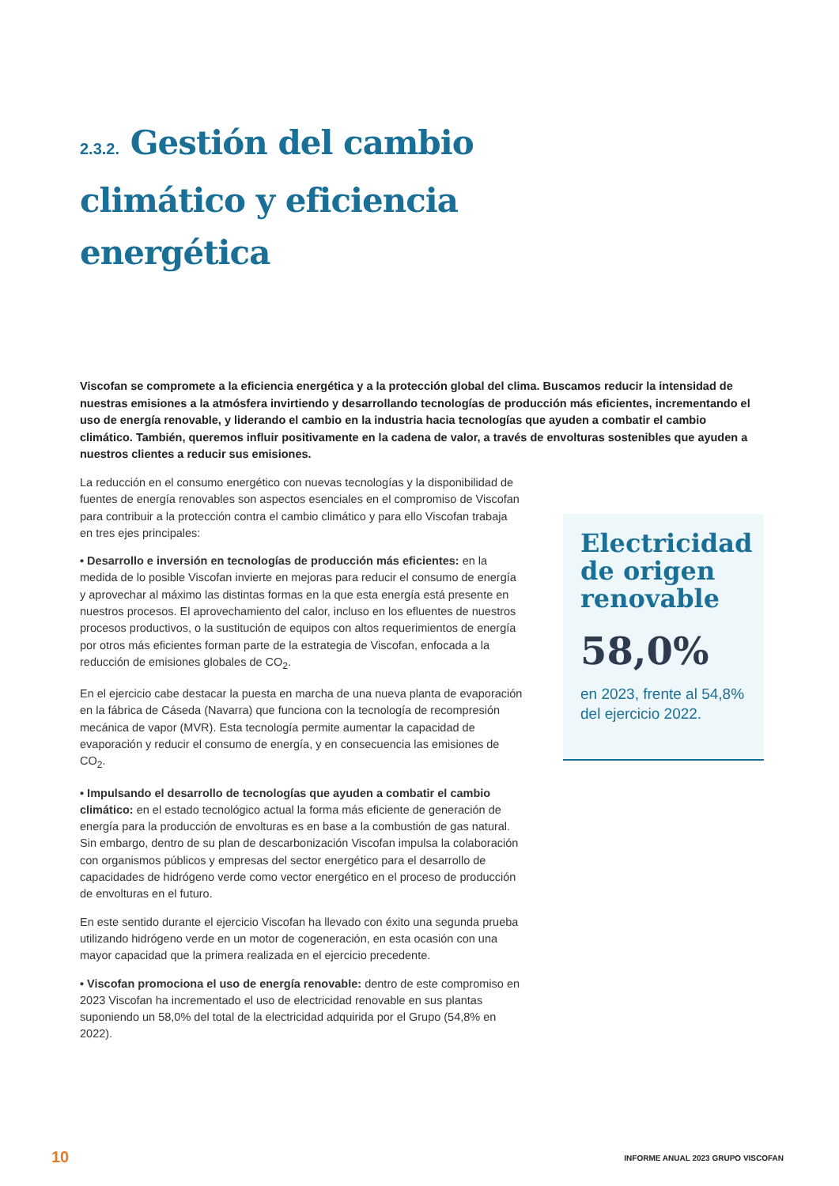2.3.2. Gestión del cambio climático y eficiencia energética
Viscofan se compromete a la eficiencia energética y a la protección global del clima. Buscamos reducir la intensidad de nuestras emisiones a la atmósfera invirtiendo y desarrollando tecnologías de producción más eficientes, incrementando el uso de energía renovable, y liderando el cambio en la industria hacia tecnologías que ayuden a combatir el cambio climático. También, queremos influir positivamente en la cadena de valor, a través de envolturas sostenibles que ayuden a nuestros clientes a reducir sus emisiones.
La reducción en el consumo energético con nuevas tecnologías y la disponibilidad de fuentes de energía renovables son aspectos esenciales en el compromiso de Viscofan para contribuir a la protección contra el cambio climático y para ello Viscofan trabaja en tres ejes principales:
• Desarrollo e inversión en tecnologías de producción más eficientes: en la medida de lo posible Viscofan invierte en mejoras para reducir el consumo de energía y aprovechar al máximo las distintas formas en la que esta energía está presente en nuestros procesos. El aprovechamiento del calor, incluso en los efluentes de nuestros procesos productivos, o la sustitución de equipos con altos requerimientos de energía por otros más eficientes forman parte de la estrategia de Viscofan, enfocada a la reducción de emisiones globales de CO<sub>2</sub>.
En el ejercicio cabe destacar la puesta en marcha de una nueva planta de evaporación en la fábrica de Cáseda (Navarra) que funciona con la tecnología de recompresión mecánica de vapor (MVR). Esta tecnología permite aumentar la capacidad de evaporación y reducir el consumo de energía, y en consecuencia las emisiones de CO<sub>2</sub>.
• Impulsando el desarrollo de tecnologías que ayuden a combatir el cambio climático: en el estado tecnológico actual la forma más eficiente de generación de energía para la producción de envolturas es en base a la combustión de gas natural. Sin embargo, dentro de su plan de descarbonización Viscofan impulsa la colaboración con organismos públicos y empresas del sector energético para el desarrollo de capacidades de hidrógeno verde como vector energético en el proceso de producción de envolturas en el futuro.
En este sentido durante el ejercicio Viscofan ha llevado con éxito una segunda prueba utilizando hidrógeno verde en un motor de cogeneración, en esta ocasión con una mayor capacidad que la primera realizada en el ejercicio precedente.
• Viscofan promociona el uso de energía renovable: dentro de este compromiso en 2023 Viscofan ha incrementado el uso de electricidad renovable en sus plantas suponiendo un 58,0% del total de la electricidad adquirida por el Grupo (54,8% en 2022).
Electricidad de origen renovable
58,0%
en 2023, frente al 54,8% del ejercicio 2022.
10
INFORME ANUAL 2023 GRUPO VISCOFAN